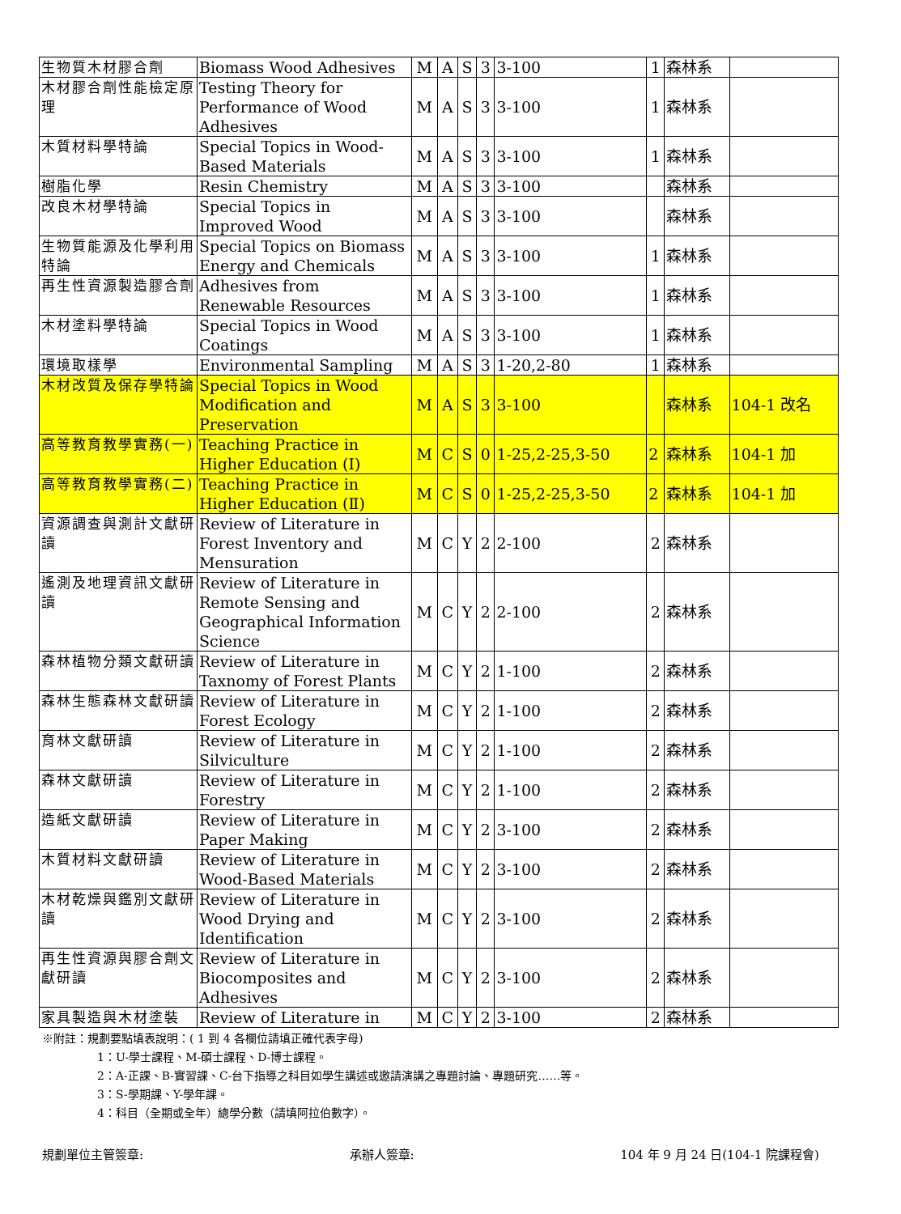| 生物質木材膠合劑 | Biomass Wood Adhesives | M | A | S | 3 | 3-100 | 1 | 森林系 | |
| 木材膠合劑性能檢定原理 | Testing Theory for Performance of Wood Adhesives | M | A | S | 3 | 3-100 | 1 | 森林系 | |
| 木質材料學特論 | Special Topics in Wood-Based Materials | M | A | S | 3 | 3-100 | 1 | 森林系 | |
| 樹脂化學 | Resin Chemistry | M | A | S | 3 | 3-100 | | 森林系 | |
| 改良木材學特論 | Special Topics in Improved Wood | M | A | S | 3 | 3-100 | | 森林系 | |
| 生物質能源及化學利用特論 | Special Topics on Biomass Energy and Chemicals | M | A | S | 3 | 3-100 | 1 | 森林系 | |
| 再生性資源製造膠合劑 | Adhesives from Renewable Resources | M | A | S | 3 | 3-100 | 1 | 森林系 | |
| 木材塗料學特論 | Special Topics in Wood Coatings | M | A | S | 3 | 3-100 | 1 | 森林系 | |
| 環境取樣學 | Environmental Sampling | M | A | S | 3 | 1-20,2-80 | 1 | 森林系 | |
| 木材改質及保存學特論 | Special Topics in Wood Modification and Preservation | M | A | S | 3 | 3-100 | | 森林系 | 104-1 改名 |
| 高等教育教學實務(一) | Teaching Practice in Higher Education (I) | M | C | S | 0 | 1-25,2-25,3-50 | 2 | 森林系 | 104-1 加 |
| 高等教育教學實務(二) | Teaching Practice in Higher Education (Ⅱ) | M | C | S | 0 | 1-25,2-25,3-50 | 2 | 森林系 | 104-1 加 |
| 資源調查與測計文獻研讀 | Review of Literature in Forest Inventory and Mensuration | M | C | Y | 2 | 2-100 | 2 | 森林系 | |
| 遙測及地理資訊文獻研讀 | Review of Literature in Remote Sensing and Geographical Information Science | M | C | Y | 2 | 2-100 | 2 | 森林系 | |
| 森林植物分類文獻研讀 | Review of Literature in Taxnomy of Forest Plants | M | C | Y | 2 | 1-100 | 2 | 森林系 | |
| 森林生態森林文獻研讀 | Review of Literature in Forest Ecology | M | C | Y | 2 | 1-100 | 2 | 森林系 | |
| 育林文獻研讀 | Review of Literature in Silviculture | M | C | Y | 2 | 1-100 | 2 | 森林系 | |
| 森林文獻研讀 | Review of Literature in Forestry | M | C | Y | 2 | 1-100 | 2 | 森林系 | |
| 造紙文獻研讀 | Review of Literature in Paper Making | M | C | Y | 2 | 3-100 | 2 | 森林系 | |
| 木質材料文獻研讀 | Review of Literature in Wood-Based Materials | M | C | Y | 2 | 3-100 | 2 | 森林系 | |
| 木材乾燥與鑑別文獻研讀 | Review of Literature in Wood Drying and Identification | M | C | Y | 2 | 3-100 | 2 | 森林系 | |
| 再生性資源與膠合劑文獻研讀 | Review of Literature in Biocomposites and Adhesives | M | C | Y | 2 | 3-100 | 2 | 森林系 | |
| 家具製造與木材塗裝 | Review of Literature in | M | C | Y | 2 | 3-100 | 2 | 森林系 | |
※附註：規劃要點填表說明：( 1 到 4 各欄位請填正確代表字母)
1：U-學士課程、M-碩士課程、D-博士課程。
2：A-正課、B-實習課、C-台下指導之科目如學生講述或邀請演講之專題討論、專題研究……等。
3：S-學期課、Y-學年課。
4：科目（全期或全年）總學分數（請填阿拉伯數字）。
規劃單位主管簽章: 承辦人簽章: 104 年 9 月 24 日(104-1 院課程會)